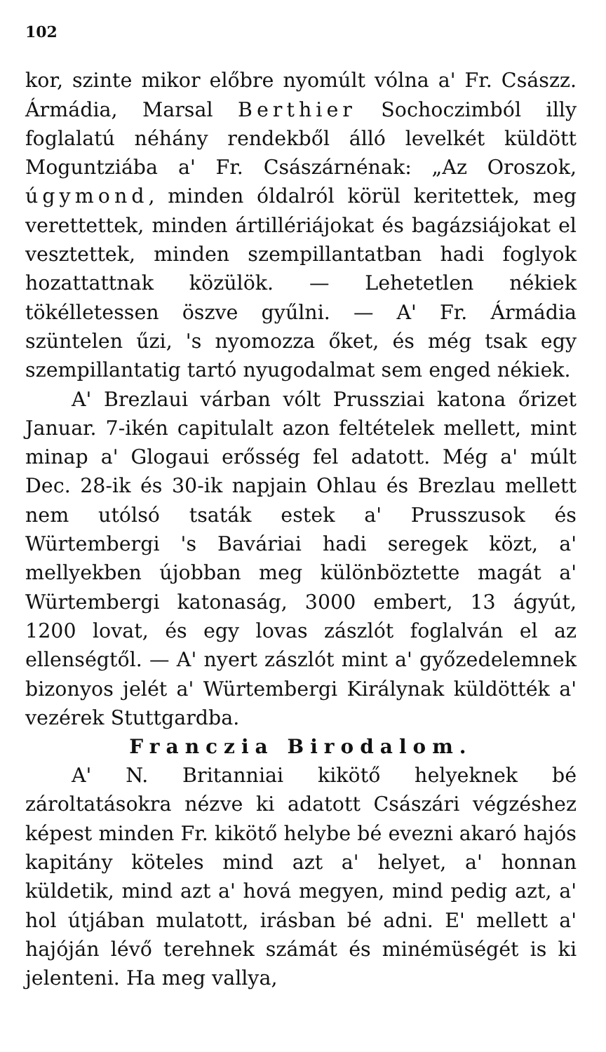102
kor, szinte mikor előbre nyomúlt vólna a' Fr. Császz. Ármádia, Marsal Berthier Sochoczimból illy foglalatú néhány rendekből álló levelkét küldött Moguntziába a' Fr. Császárnénak: „Az Oroszok, úgymond, minden óldalról körül keritettek, meg verettettek, minden ártillériájokat és bagázsiájokat el vesztettek, minden szempillantatban hadi foglyok hozattattnak közülök. — Lehetetlen nékiek tökélletessen öszve gyűlni. — A' Fr. Ármádia szüntelen űzi, 's nyomozza őket, és még tsak egy szempillantatig tartó nyugodalmat sem enged nékiek.
A' Brezlaui várban vólt Prussziai katona őrizet Januar. 7-ikén capitulalt azon feltételek mellett, mint minap a' Glogaui erősség fel adatott. Még a' múlt Dec. 28-ik és 30-ik napjain Ohlau és Brezlau mellett nem utólsó tsaták estek a' Prusszusok és Würtembergi 's Baváriai hadi seregek közt, a' mellyekben újobban meg különböztette magát a' Würtembergi katonaság, 3000 embert, 13 ágyút, 1200 lovat, és egy lovas zászlót foglalván el az ellenségtől. — A' nyert zászlót mint a' győzedelemnek bizonyos jelét a' Würtembergi Királynak küldötték a' vezérek Stuttgardba.
Franczia Birodalom.
A' N. Britanniai kikötő helyeknek bé zároltatásokra nézve ki adatott Császári végzéshez képest minden Fr. kikötő helybe bé evezni akaró hajós kapitány köteles mind azt a' helyet, a' honnan küldetik, mind azt a' hová megyen, mind pedig azt, a' hol útjában mulatott, irásban bé adni. E' mellett a' hajóján lévő terehnek számát és minémüségét is ki jelenteni. Ha meg vallya,